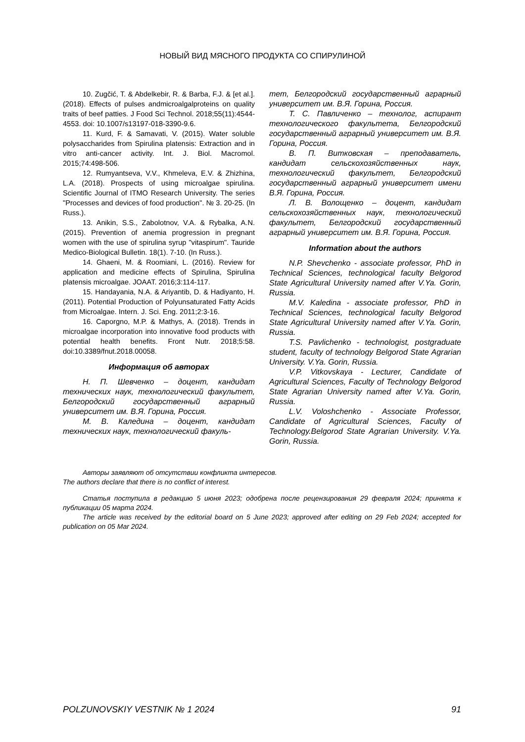НОВЫЙ ВИД МЯСНОГО ПРОДУКТА СО СПИРУЛИНОЙ
10. Zugčić, T. & Abdelkebir, R. & Barba, F.J. & [et al.]. (2018). Effects of pulses andmicroalgalproteins on quality traits of beef patties. J Food Sci Technol. 2018;55(11):4544-4553. doi: 10.1007/s13197-018-3390-9.6.
11. Kurd, F. & Samavati, V. (2015). Water soluble polysaccharides from Spirulina platensis: Extraction and in vitro anti-cancer activity. Int. J. Biol. Macromol. 2015;74:498-506.
12. Rumyantseva, V.V., Khmeleva, E.V. & Zhizhina, L.A. (2018). Prospects of using microalgae spirulina. Scientific Journal of ITMO Research University. The series "Processes and devices of food production". № 3. 20-25. (In Russ.).
13. Anikin, S.S., Zabolotnov, V.A. & Rybalka, A.N. (2015). Prevention of anemia progression in pregnant women with the use of spirulina syrup "vitaspirum". Tauride Medico-Biological Bulletin. 18(1). 7-10. (In Russ.).
14. Ghaeni, M. & Roomiani, L. (2016). Review for application and medicine effects of Spirulina, Spirulina platensis microalgae. JOAAT. 2016;3:114-117.
15. Handayania, N.A. & Ariyantib, D. & Hadiyanto, H. (2011). Potential Production of Polyunsaturated Fatty Acids from Microalgae. Intern. J. Sci. Eng. 2011;2:3-16.
16. Caporgno, M.P. & Mathys, A. (2018). Trends in microalgae incorporation into innovative food products with potential health benefits. Front Nutr. 2018;5:58. doi:10.3389/fnut.2018.00058.
Информация об авторах
Н. П. Шевченко – доцент, кандидат технических наук, технологический факультет, Белгородский государственный аграрный университет им. В.Я. Горина, Россия.
М. В. Каледина – доцент, кандидат технических наук, технологический факуль-
тет, Белгородский государственный аграрный университет им. В.Я. Горина, Россия.
Т. С. Павличенко – технолог, аспирант технологического факультета, Белгородский государственный аграрный университет им. В.Я. Горина, Россия.
В. П. Витковская – преподаватель, кандидат сельскохозяйственных наук, технологический факультет, Белгородский государственный аграрный университет имени В.Я. Горина, Россия.
Л. В. Волощенко – доцент, кандидат сельскохозяйственных наук, технологический факультет, Белгородский государственный аграрный университет им. В.Я. Горина, Россия.
Information about the authors
N.P. Shevchenko - associate professor, PhD in Technical Sciences, technological faculty Belgorod State Agricultural University named after V.Ya. Gorin, Russia.
M.V. Kaledina - associate professor, PhD in Technical Sciences, technological faculty Belgorod State Agricultural University named after V.Ya. Gorin, Russia.
T.S. Pavlichenko - technologist, postgraduate student, faculty of technology Belgorod State Agrarian University. V.Ya. Gorin, Russia.
V.P. Vitkovskaya - Lecturer, Candidate of Agricultural Sciences, Faculty of Technology Belgorod State Agrarian University named after V.Ya. Gorin, Russia.
L.V. Voloshchenko - Associate Professor, Candidate of Agricultural Sciences, Faculty of Technology.Belgorod State Agrarian University. V.Ya. Gorin, Russia.
Авторы заявляют об отсутствии конфликта интересов.
The authors declare that there is no conflict of interest.
Статья поступила в редакцию 5 июня 2023; одобрена после рецензирования 29 февраля 2024; принята к публикации 05 марта 2024.
The article was received by the editorial board on 5 June 2023; approved after editing on 29 Feb 2024; accepted for publication on 05 Mar 2024.
POLZUNOVSKIY VESTNIK № 1 2024 91